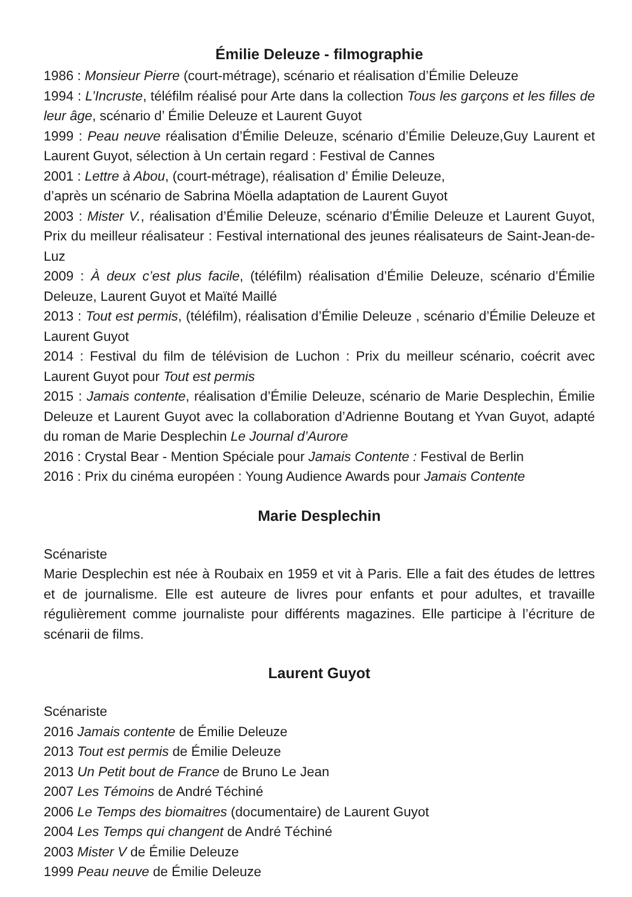Émilie Deleuze - filmographie
1986 : Monsieur Pierre (court-métrage), scénario et réalisation d’Émilie Deleuze
1994 : L’Incruste, téléfilm réalisé pour Arte dans la collection Tous les garçons et les filles de leur âge, scénario d’ Émilie Deleuze et Laurent Guyot
1999 : Peau neuve réalisation d’Émilie Deleuze, scénario d’Émilie Deleuze,Guy Laurent et Laurent Guyot, sélection à Un certain regard : Festival de Cannes
2001 : Lettre à Abou, (court-métrage), réalisation d’ Émilie Deleuze,
d’après un scénario de Sabrina Möella adaptation de Laurent Guyot
2003 : Mister V., réalisation d’Émilie Deleuze, scénario d’Émilie Deleuze et Laurent Guyot, Prix du meilleur réalisateur : Festival international des jeunes réalisateurs de Saint-Jean-de-Luz
2009 : À deux c’est plus facile, (téléfilm) réalisation d’Émilie Deleuze, scénario d’Émilie Deleuze, Laurent Guyot et Maïté Maillé
2013 : Tout est permis, (téléfilm), réalisation d’Émilie Deleuze , scénario d’Émilie Deleuze et Laurent Guyot
2014 : Festival du film de télévision de Luchon : Prix du meilleur scénario, coécrit avec Laurent Guyot pour Tout est permis
2015 : Jamais contente, réalisation d’Émilie Deleuze, scénario de Marie Desplechin, Émilie Deleuze et Laurent Guyot avec la collaboration d’Adrienne Boutang et Yvan Guyot, adapté du roman de Marie Desplechin Le Journal d’Aurore
2016 : Crystal Bear - Mention Spéciale pour Jamais Contente : Festival de Berlin
2016 : Prix du cinéma européen : Young Audience Awards pour Jamais Contente
Marie Desplechin
Scénariste
Marie Desplechin est née à Roubaix en 1959 et vit à Paris. Elle a fait des études de lettres et de journalisme. Elle est auteure de livres pour enfants et pour adultes, et travaille régulièrement comme journaliste pour différents magazines. Elle participe à l’écriture de scénarii de films.
Laurent Guyot
Scénariste
2016 Jamais contente de Émilie Deleuze
2013 Tout est permis de Émilie Deleuze
2013 Un Petit bout de France de Bruno Le Jean
2007 Les Témoins de André Téchiné
2006 Le Temps des biomaitres (documentaire) de Laurent Guyot
2004 Les Temps qui changent de André Téchiné
2003 Mister V de Émilie Deleuze
1999 Peau neuve de Émilie Deleuze